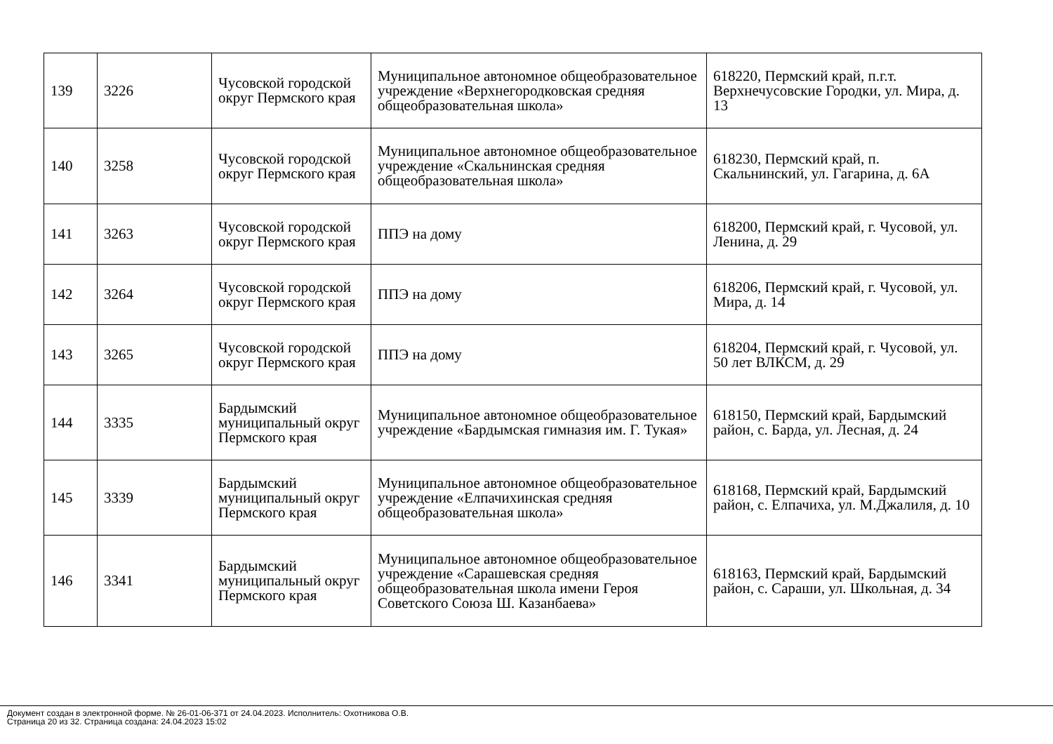| 139 | 3226 | Чусовской городской округ Пермского края | Муниципальное автономное общеобразовательное учреждение «Верхнегородковская средняя общеобразовательная школа» | 618220, Пермский край, п.г.т. Верхнечусовские Городки, ул. Мира, д. 13 |
| 140 | 3258 | Чусовской городской округ Пермского края | Муниципальное автономное общеобразовательное учреждение «Скальнинская средняя общеобразовательная школа» | 618230, Пермский край, п. Скальнинский, ул. Гагарина, д. 6А |
| 141 | 3263 | Чусовской городской округ Пермского края | ППЭ на дому | 618200, Пермский край, г. Чусовой, ул. Ленина, д. 29 |
| 142 | 3264 | Чусовской городской округ Пермского края | ППЭ на дому | 618206, Пермский край, г. Чусовой, ул. Мира, д. 14 |
| 143 | 3265 | Чусовской городской округ Пермского края | ППЭ на дому | 618204, Пермский край, г. Чусовой, ул. 50 лет ВЛКСМ, д. 29 |
| 144 | 3335 | Бардымский муниципальный округ Пермского края | Муниципальное автономное общеобразовательное учреждение «Бардымская гимназия им. Г. Тукая» | 618150, Пермский край, Бардымский район, с. Барда, ул. Лесная, д. 24 |
| 145 | 3339 | Бардымский муниципальный округ Пермского края | Муниципальное автономное общеобразовательное учреждение «Елпачихинская средняя общеобразовательная школа» | 618168, Пермский край, Бардымский район, с. Елпачиха, ул. М.Джалиля, д. 10 |
| 146 | 3341 | Бардымский муниципальный округ Пермского края | Муниципальное автономное общеобразовательное учреждение «Сарашевская средняя общеобразовательная школа имени Героя Советского Союза Ш. Казанбаева» | 618163, Пермский край, Бардымский район, с. Сараши, ул. Школьная, д. 34 |
Документ создан в электронной форме. № 26-01-06-371 от 24.04.2023. Исполнитель: Охотникова О.В.
Страница 20 из 32. Страница создана: 24.04.2023 15:02